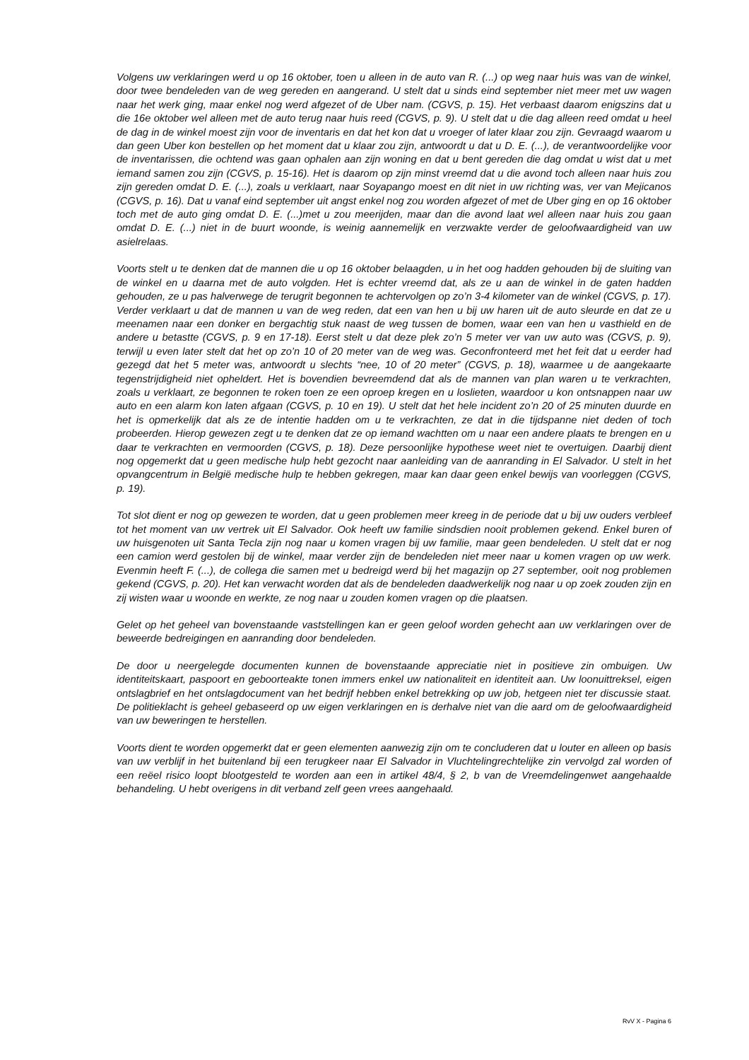Volgens uw verklaringen werd u op 16 oktober, toen u alleen in de auto van R. (...) op weg naar huis was van de winkel, door twee bendeleden van de weg gereden en aangerand. U stelt dat u sinds eind september niet meer met uw wagen naar het werk ging, maar enkel nog werd afgezet of de Uber nam. (CGVS, p. 15). Het verbaast daarom enigszins dat u die 16e oktober wel alleen met de auto terug naar huis reed (CGVS, p. 9). U stelt dat u die dag alleen reed omdat u heel de dag in de winkel moest zijn voor de inventaris en dat het kon dat u vroeger of later klaar zou zijn. Gevraagd waarom u dan geen Uber kon bestellen op het moment dat u klaar zou zijn, antwoordt u dat u D. E. (...), de verantwoordelijke voor de inventarissen, die ochtend was gaan ophalen aan zijn woning en dat u bent gereden die dag omdat u wist dat u met iemand samen zou zijn (CGVS, p. 15-16). Het is daarom op zijn minst vreemd dat u die avond toch alleen naar huis zou zijn gereden omdat D. E. (...), zoals u verklaart, naar Soyapango moest en dit niet in uw richting was, ver van Mejicanos (CGVS, p. 16). Dat u vanaf eind september uit angst enkel nog zou worden afgezet of met de Uber ging en op 16 oktober toch met de auto ging omdat D. E. (...)met u zou meerijden, maar dan die avond laat wel alleen naar huis zou gaan omdat D. E. (...) niet in de buurt woonde, is weinig aannemelijk en verzwakte verder de geloofwaardigheid van uw asielrelaas.
Voorts stelt u te denken dat de mannen die u op 16 oktober belaagden, u in het oog hadden gehouden bij de sluiting van de winkel en u daarna met de auto volgden. Het is echter vreemd dat, als ze u aan de winkel in de gaten hadden gehouden, ze u pas halverwege de terugrit begonnen te achtervolgen op zo’n 3-4 kilometer van de winkel (CGVS, p. 17). Verder verklaart u dat de mannen u van de weg reden, dat een van hen u bij uw haren uit de auto sleurde en dat ze u meenamen naar een donker en bergachtig stuk naast de weg tussen de bomen, waar een van hen u vasthield en de andere u betastte (CGVS, p. 9 en 17-18). Eerst stelt u dat deze plek zo’n 5 meter ver van uw auto was (CGVS, p. 9), terwijl u even later stelt dat het op zo’n 10 of 20 meter van de weg was. Geconfronteerd met het feit dat u eerder had gezegd dat het 5 meter was, antwoordt u slechts “nee, 10 of 20 meter” (CGVS, p. 18), waarmee u de aangekaarte tegenstrijdigheid niet opheldert. Het is bovendien bevreemdend dat als de mannen van plan waren u te verkrachten, zoals u verklaart, ze begonnen te roken toen ze een oproep kregen en u loslieten, waardoor u kon ontsnappen naar uw auto en een alarm kon laten afgaan (CGVS, p. 10 en 19). U stelt dat het hele incident zo’n 20 of 25 minuten duurde en het is opmerkelijk dat als ze de intentie hadden om u te verkrachten, ze dat in die tijdspanne niet deden of toch probeerden. Hierop gewezen zegt u te denken dat ze op iemand wachtten om u naar een andere plaats te brengen en u daar te verkrachten en vermoorden (CGVS, p. 18). Deze persoonlijke hypothese weet niet te overtuigen. Daarbij dient nog opgemerkt dat u geen medische hulp hebt gezocht naar aanleiding van de aanranding in El Salvador. U stelt in het opvangcentrum in België medische hulp te hebben gekregen, maar kan daar geen enkel bewijs van voorleggen (CGVS, p. 19).
Tot slot dient er nog op gewezen te worden, dat u geen problemen meer kreeg in de periode dat u bij uw ouders verbleef tot het moment van uw vertrek uit El Salvador. Ook heeft uw familie sindsdien nooit problemen gekend. Enkel buren of uw huisgenoten uit Santa Tecla zijn nog naar u komen vragen bij uw familie, maar geen bendeleden. U stelt dat er nog een camion werd gestolen bij de winkel, maar verder zijn de bendeleden niet meer naar u komen vragen op uw werk. Evenmin heeft F. (...), de collega die samen met u bedreigd werd bij het magazijn op 27 september, ooit nog problemen gekend (CGVS, p. 20). Het kan verwacht worden dat als de bendeleden daadwerkelijk nog naar u op zoek zouden zijn en zij wisten waar u woonde en werkte, ze nog naar u zouden komen vragen op die plaatsen.
Gelet op het geheel van bovenstaande vaststellingen kan er geen geloof worden gehecht aan uw verklaringen over de beweerde bedreigingen en aanranding door bendeleden.
De door u neergelegde documenten kunnen de bovenstaande appreciatie niet in positieve zin ombuigen. Uw identiteitskaart, paspoort en geboorteakte tonen immers enkel uw nationaliteit en identiteit aan. Uw loonuittreksel, eigen ontslagbrief en het ontslagdocument van het bedrijf hebben enkel betrekking op uw job, hetgeen niet ter discussie staat. De politieklacht is geheel gebaseerd op uw eigen verklaringen en is derhalve niet van die aard om de geloofwaardigheid van uw beweringen te herstellen.
Voorts dient te worden opgemerkt dat er geen elementen aanwezig zijn om te concluderen dat u louter en alleen op basis van uw verblijf in het buitenland bij een terugkeer naar El Salvador in Vluchtelingrechtelijke zin vervolgd zal worden of een reëel risico loopt blootgesteld te worden aan een in artikel 48/4, § 2, b van de Vreemdelingenwet aangehaalde behandeling. U hebt overigens in dit verband zelf geen vrees aangehaald.
RvV X - Pagina 6